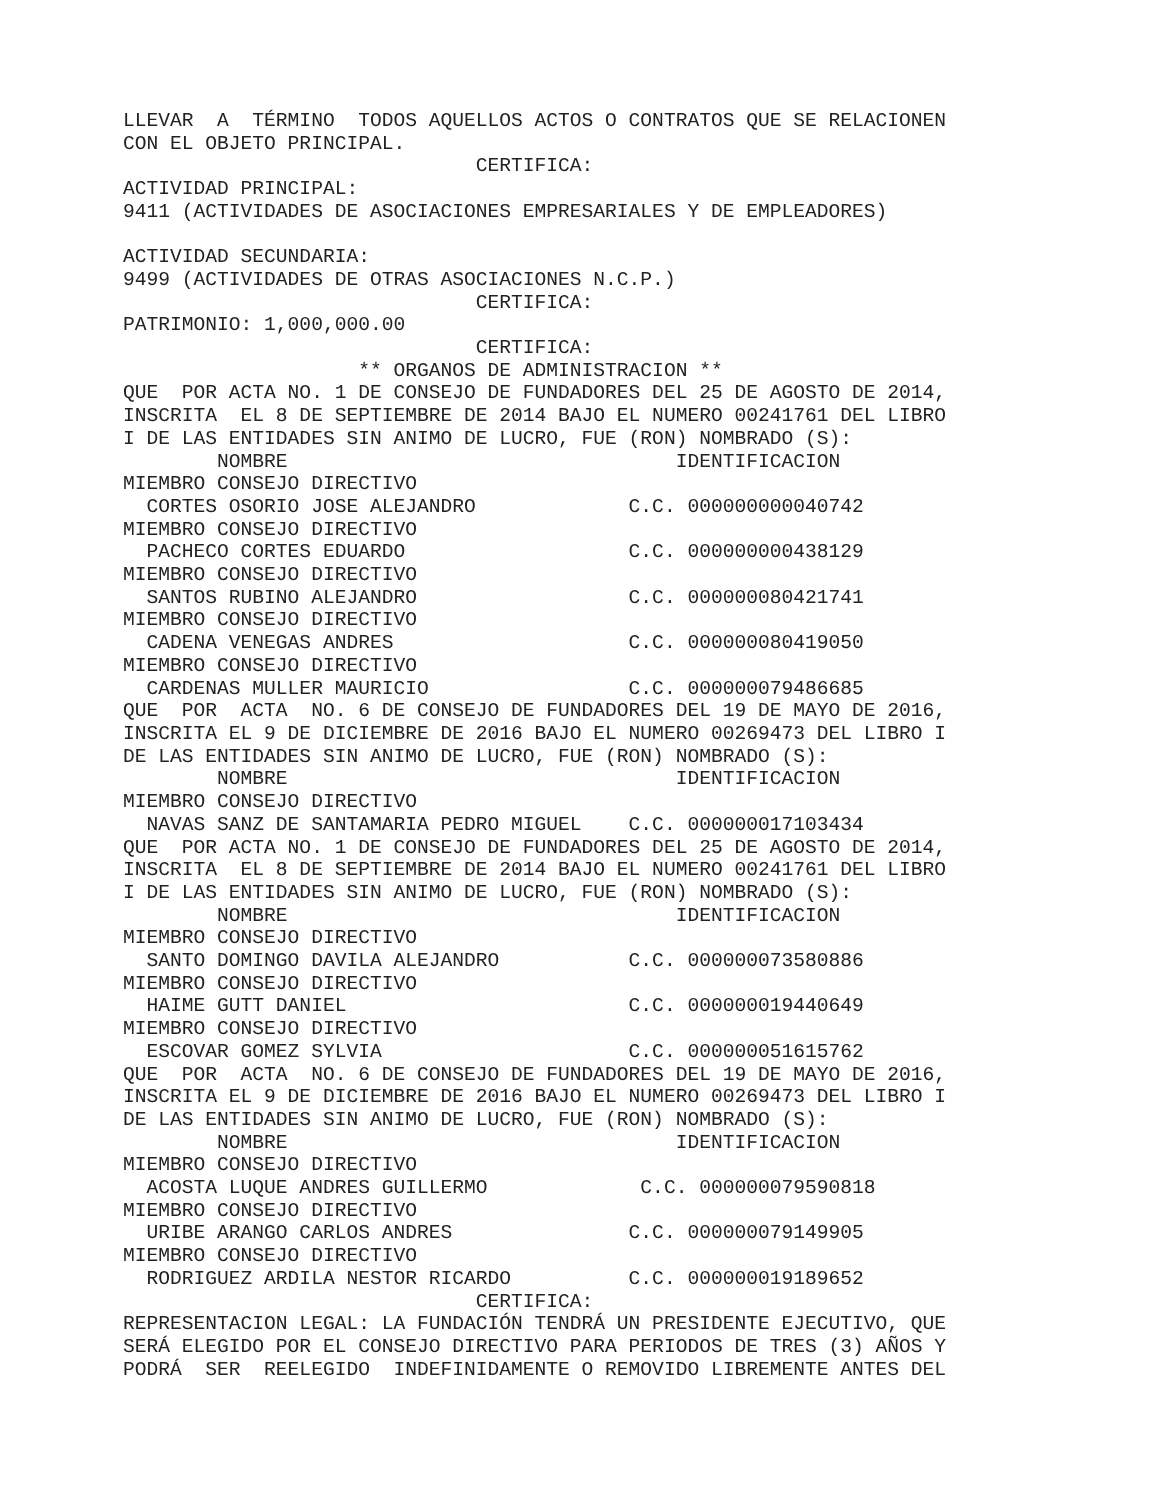LLEVAR  A  TÉRMINO  TODOS AQUELLOS ACTOS O CONTRATOS QUE SE RELACIONEN
CON EL OBJETO PRINCIPAL.
                              CERTIFICA:
ACTIVIDAD PRINCIPAL:
9411 (ACTIVIDADES DE ASOCIACIONES EMPRESARIALES Y DE EMPLEADORES)

ACTIVIDAD SECUNDARIA:
9499 (ACTIVIDADES DE OTRAS ASOCIACIONES N.C.P.)
                              CERTIFICA:
PATRIMONIO: 1,000,000.00
                              CERTIFICA:
                    ** ORGANOS DE ADMINISTRACION **
QUE  POR ACTA NO. 1 DE CONSEJO DE FUNDADORES DEL 25 DE AGOSTO DE 2014,
INSCRITA  EL 8 DE SEPTIEMBRE DE 2014 BAJO EL NUMERO 00241761 DEL LIBRO
I DE LAS ENTIDADES SIN ANIMO DE LUCRO, FUE (RON) NOMBRADO (S):
        NOMBRE                                 IDENTIFICACION
MIEMBRO CONSEJO DIRECTIVO
  CORTES OSORIO JOSE ALEJANDRO             C.C. 000000000040742
MIEMBRO CONSEJO DIRECTIVO
  PACHECO CORTES EDUARDO                   C.C. 000000000438129
MIEMBRO CONSEJO DIRECTIVO
  SANTOS RUBINO ALEJANDRO                  C.C. 000000080421741
MIEMBRO CONSEJO DIRECTIVO
  CADENA VENEGAS ANDRES                    C.C. 000000080419050
MIEMBRO CONSEJO DIRECTIVO
  CARDENAS MULLER MAURICIO                 C.C. 000000079486685
QUE  POR  ACTA  NO. 6 DE CONSEJO DE FUNDADORES DEL 19 DE MAYO DE 2016,
INSCRITA EL 9 DE DICIEMBRE DE 2016 BAJO EL NUMERO 00269473 DEL LIBRO I
DE LAS ENTIDADES SIN ANIMO DE LUCRO, FUE (RON) NOMBRADO (S):
        NOMBRE                                 IDENTIFICACION
MIEMBRO CONSEJO DIRECTIVO
  NAVAS SANZ DE SANTAMARIA PEDRO MIGUEL    C.C. 000000017103434
QUE  POR ACTA NO. 1 DE CONSEJO DE FUNDADORES DEL 25 DE AGOSTO DE 2014,
INSCRITA  EL 8 DE SEPTIEMBRE DE 2014 BAJO EL NUMERO 00241761 DEL LIBRO
I DE LAS ENTIDADES SIN ANIMO DE LUCRO, FUE (RON) NOMBRADO (S):
        NOMBRE                                 IDENTIFICACION
MIEMBRO CONSEJO DIRECTIVO
  SANTO DOMINGO DAVILA ALEJANDRO           C.C. 000000073580886
MIEMBRO CONSEJO DIRECTIVO
  HAIME GUTT DANIEL                        C.C. 000000019440649
MIEMBRO CONSEJO DIRECTIVO
  ESCOVAR GOMEZ SYLVIA                     C.C. 000000051615762
QUE  POR  ACTA  NO. 6 DE CONSEJO DE FUNDADORES DEL 19 DE MAYO DE 2016,
INSCRITA EL 9 DE DICIEMBRE DE 2016 BAJO EL NUMERO 00269473 DEL LIBRO I
DE LAS ENTIDADES SIN ANIMO DE LUCRO, FUE (RON) NOMBRADO (S):
        NOMBRE                                 IDENTIFICACION
MIEMBRO CONSEJO DIRECTIVO
  ACOSTA LUQUE ANDRES GUILLERMO             C.C. 000000079590818
MIEMBRO CONSEJO DIRECTIVO
  URIBE ARANGO CARLOS ANDRES               C.C. 000000079149905
MIEMBRO CONSEJO DIRECTIVO
  RODRIGUEZ ARDILA NESTOR RICARDO          C.C. 000000019189652
                              CERTIFICA:
REPRESENTACION LEGAL: LA FUNDACIÓN TENDRÁ UN PRESIDENTE EJECUTIVO, QUE
SERÁ ELEGIDO POR EL CONSEJO DIRECTIVO PARA PERIODOS DE TRES (3) AÑOS Y
PODRÁ  SER  REELEGIDO  INDEFINIDAMENTE O REMOVIDO LIBREMENTE ANTES DEL